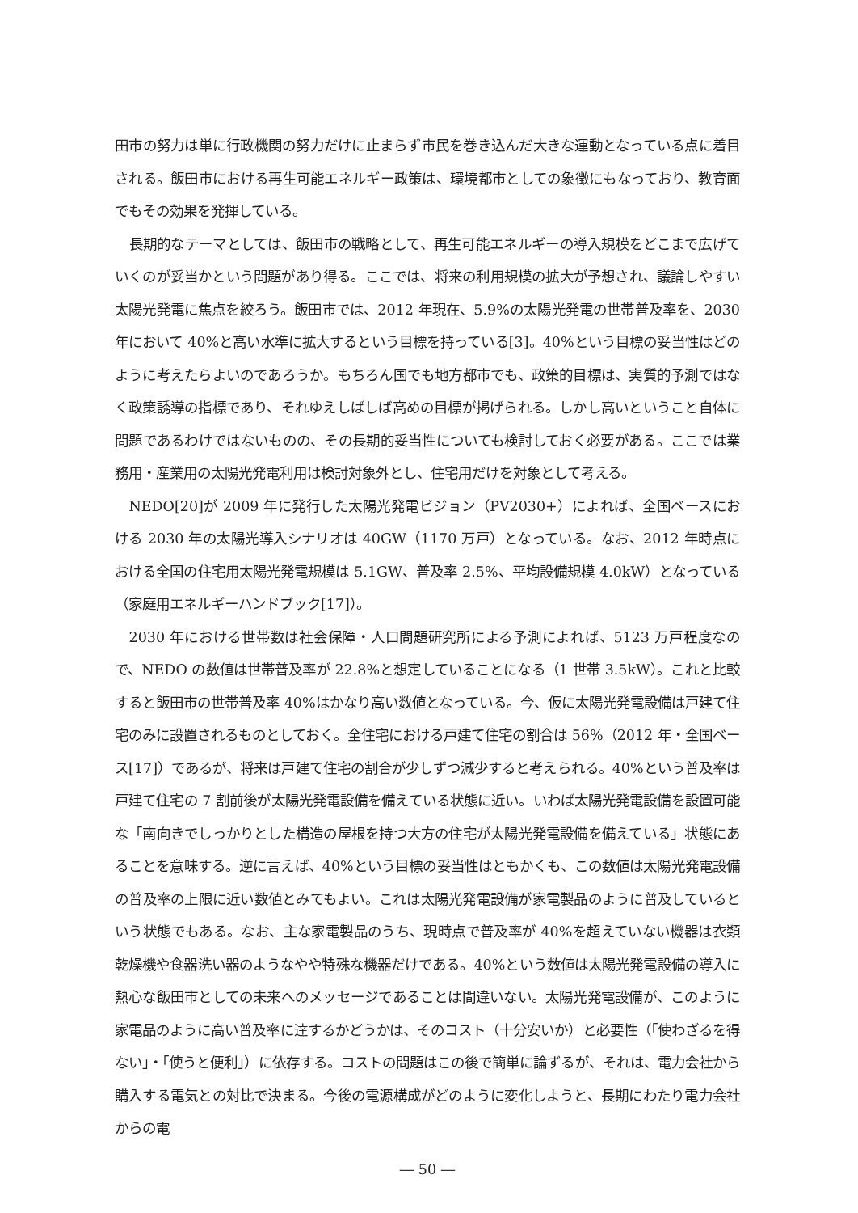田市の努力は単に行政機関の努力だけに止まらず市民を巻き込んだ大きな運動となっている点に着目される。飯田市における再生可能エネルギー政策は、環境都市としての象徴にもなっており、教育面でもその効果を発揮している。
長期的なテーマとしては、飯田市の戦略として、再生可能エネルギーの導入規模をどこまで広げていくのが妥当かという問題があり得る。ここでは、将来の利用規模の拡大が予想され、議論しやすい太陽光発電に焦点を絞ろう。飯田市では、2012 年現在、5.9%の太陽光発電の世帯普及率を、2030 年において 40%と高い水準に拡大するという目標を持っている[3]。40%という目標の妥当性はどのように考えたらよいのであろうか。もちろん国でも地方都市でも、政策的目標は、実質的予測ではなく政策誘導の指標であり、それゆえしばしば高めの目標が掲げられる。しかし高いということ自体に問題であるわけではないものの、その長期的妥当性についても検討しておく必要がある。ここでは業務用・産業用の太陽光発電利用は検討対象外とし、住宅用だけを対象として考える。
NEDO[20]が 2009 年に発行した太陽光発電ビジョン（PV2030+）によれば、全国ベースにおける 2030 年の太陽光導入シナリオは 40GW（1170 万戸）となっている。なお、2012 年時点における全国の住宅用太陽光発電規模は 5.1GW、普及率 2.5%、平均設備規模 4.0kW）となっている（家庭用エネルギーハンドブック[17]）。
2030 年における世帯数は社会保障・人口問題研究所による予測によれば、5123 万戸程度なので、NEDO の数値は世帯普及率が 22.8%と想定していることになる（1 世帯 3.5kW）。これと比較すると飯田市の世帯普及率 40%はかなり高い数値となっている。今、仮に太陽光発電設備は戸建て住宅のみに設置されるものとしておく。全住宅における戸建て住宅の割合は 56%（2012 年・全国ベース[17]）であるが、将来は戸建て住宅の割合が少しずつ減少すると考えられる。40%という普及率は戸建て住宅の 7 割前後が太陽光発電設備を備えている状態に近い。いわば太陽光発電設備を設置可能な「南向きでしっかりとした構造の屋根を持つ大方の住宅が太陽光発電設備を備えている」状態にあることを意味する。逆に言えば、40%という目標の妥当性はともかくも、この数値は太陽光発電設備の普及率の上限に近い数値とみてもよい。これは太陽光発電設備が家電製品のように普及しているという状態でもある。なお、主な家電製品のうち、現時点で普及率が 40%を超えていない機器は衣類乾燥機や食器洗い器のようなやや特殊な機器だけである。40%という数値は太陽光発電設備の導入に熱心な飯田市としての未来へのメッセージであることは間違いない。太陽光発電設備が、このように家電品のように高い普及率に達するかどうかは、そのコスト（十分安いか）と必要性（「使わざるを得ない」・「使うと便利」）に依存する。コストの問題はこの後で簡単に論ずるが、それは、電力会社から購入する電気との対比で決まる。今後の電源構成がどのように変化しようと、長期にわたり電力会社からの電
― 50 ―